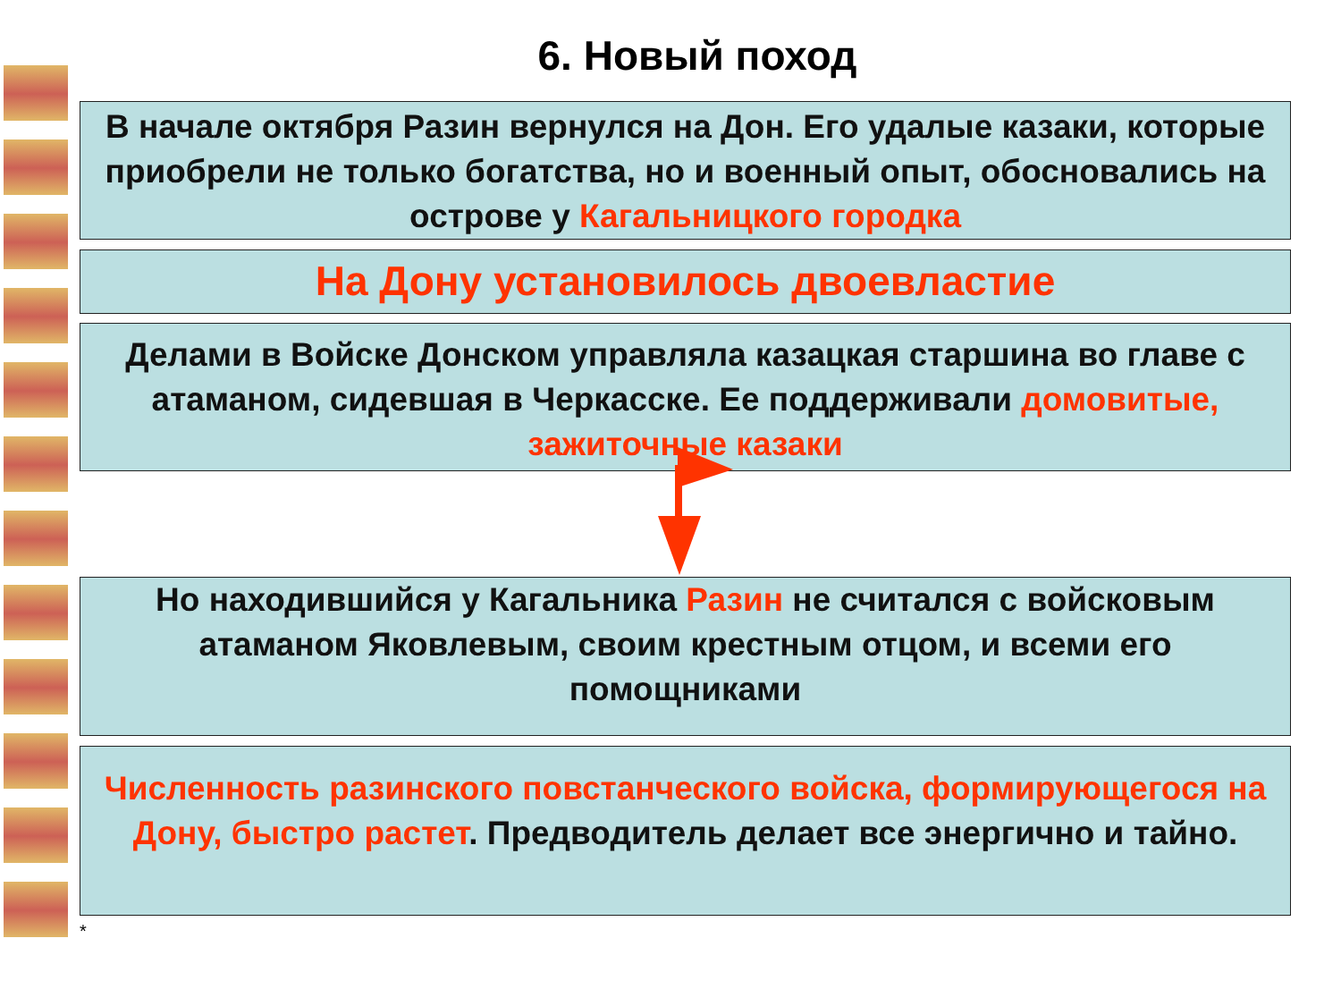6. Новый поход
В начале октября Разин вернулся на Дон. Его удалые казаки, которые приобрели не только богатства, но и военный опыт, обосновались на острове у Кагальницкого городка
На Дону установилось двоевластие
Делами в Войске Донском управляла казацкая старшина во главе с атаманом, сидевшая в Черкасске. Ее поддерживали домовитые, зажиточные казаки
Но находившийся у Кагальника Разин не считался с войсковым
атаманом Яковлевым, своим крестным отцом, и всеми его помощниками
Численность разинского повстанческого войска, формирующегося на Дону, быстро растет. Предводитель делает все энергично и тайно.
*